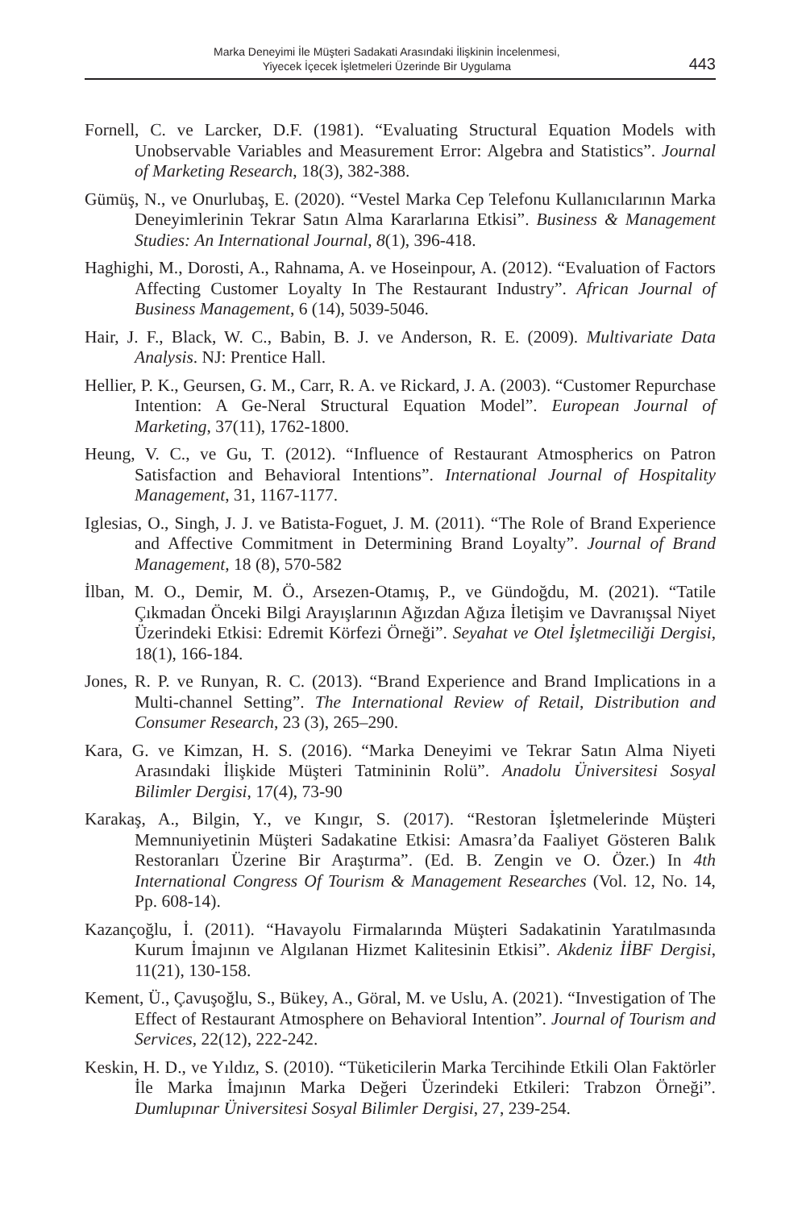Marka Deneyimi İle Müşteri Sadakati Arasındaki İlişkinin İncelenmesi,
Yiyecek İçecek İşletmeleri Üzerinde Bir Uygulama
443
Fornell, C. ve Larcker, D.F. (1981). “Evaluating Structural Equation Models with Unobservable Variables and Measurement Error: Algebra and Statistics”. Journal of Marketing Research, 18(3), 382-388.
Gümüş, N., ve Onurlubaş, E. (2020). “Vestel Marka Cep Telefonu Kullanıcılarının Marka Deneyimlerinin Tekrar Satın Alma Kararlarına Etkisi”. Business & Management Studies: An International Journal, 8(1), 396-418.
Haghighi, M., Dorosti, A., Rahnama, A. ve Hoseinpour, A. (2012). “Evaluation of Factors Affecting Customer Loyalty In The Restaurant Industry”. African Journal of Business Management, 6 (14), 5039-5046.
Hair, J. F., Black, W. C., Babin, B. J. ve Anderson, R. E. (2009). Multivariate Data Analysis. NJ: Prentice Hall.
Hellier, P. K., Geursen, G. M., Carr, R. A. ve Rickard, J. A. (2003). “Customer Repurchase Intention: A Ge-Neral Structural Equation Model”. European Journal of Marketing, 37(11), 1762-1800.
Heung, V. C., ve Gu, T. (2012). “Influence of Restaurant Atmospherics on Patron Satisfaction and Behavioral Intentions”. International Journal of Hospitality Management, 31, 1167-1177.
Iglesias, O., Singh, J. J. ve Batista-Foguet, J. M. (2011). “The Role of Brand Experience and Affective Commitment in Determining Brand Loyalty”. Journal of Brand Management, 18 (8), 570-582
İlban, M. O., Demir, M. Ö., Arsezen-Otamış, P., ve Gündoğdu, M. (2021). “Tatile Çıkmadan Önceki Bilgi Arayışlarının Ağızdan Ağıza İletişim ve Davranışsal Niyet Üzerindeki Etkisi: Edremit Körfezi Örneği”. Seyahat ve Otel İşletmeciliği Dergisi, 18(1), 166-184.
Jones, R. P. ve Runyan, R. C. (2013). “Brand Experience and Brand Implications in a Multi-channel Setting”. The International Review of Retail, Distribution and Consumer Research, 23 (3), 265–290.
Kara, G. ve Kimzan, H. S. (2016). “Marka Deneyimi ve Tekrar Satın Alma Niyeti Arasındaki İlişkide Müşteri Tatmininin Rolü”. Anadolu Üniversitesi Sosyal Bilimler Dergisi, 17(4), 73-90
Karakaş, A., Bilgin, Y., ve Kıngır, S. (2017). “Restoran İşletmelerinde Müşteri Memnuniyetinin Müşteri Sadakatine Etkisi: Amasra’da Faaliyet Gösteren Balık Restoranları Üzerine Bir Araştırma”. (Ed. B. Zengin ve O. Özer.) In 4th International Congress Of Tourism & Management Researches (Vol. 12, No. 14, Pp. 608-14).
Kazançoğlu, İ. (2011). “Havayolu Firmalarında Müşteri Sadakatinin Yaratılmasında Kurum İmajının ve Algılanan Hizmet Kalitesinin Etkisi”. Akdeniz İİBF Dergisi, 11(21), 130-158.
Kement, Ü., Çavuşoğlu, S., Bükey, A., Göral, M. ve Uslu, A. (2021). “Investigation of The Effect of Restaurant Atmosphere on Behavioral Intention”. Journal of Tourism and Services, 22(12), 222-242.
Keskin, H. D., ve Yıldız, S. (2010). “Tüketicilerin Marka Tercihinde Etkili Olan Faktörler İle Marka İmajının Marka Değeri Üzerindeki Etkileri: Trabzon Örneği”. Dumlupınar Üniversitesi Sosyal Bilimler Dergisi, 27, 239-254.